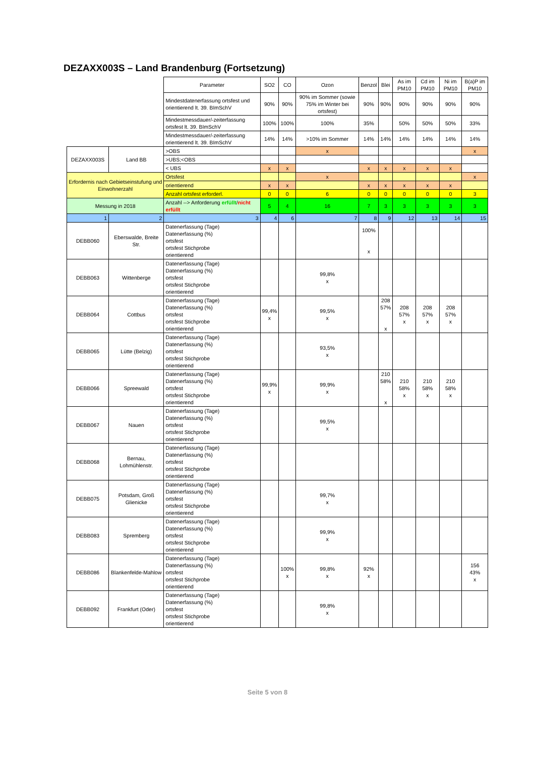DEZAXX003S – Land Brandenburg (Fortsetzung)
| | | Parameter | SO2 | CO | Ozon | Benzol | Blei | As im PM10 | Cd im PM10 | Ni im PM10 | B(a)P im PM10 |
| | | Mindestdatenerfassung ortsfest und orientierend lt. 39. BImSchV | 90% | 90% | 90% im Sommer (sowie 75% im Winter bei ortsfest) | 90% | 90% | 90% | 90% | 90% | 90% |
| | | Mindestmessdauer/-zeiterfassung ortsfest lt. 39. BImSchV | 100% | 100% | 100% | 35% | | 50% | 50% | 50% | 33% |
| | | Mindestmessdauer/-zeiterfassung orientierend lt. 39. BImSchV | 14% | 14% | >10% im Sommer | 14% | 14% | 14% | 14% | 14% | 14% |
| DEZAXX003S | Land BB | >OBS | | | x | | | | | | x |
| | | >UBS;<OBS | | | | | | | | | |
| | | < UBS | x | x | | x | x | x | x | x | |
| Erfordernis nach Gebietseinstufung und Einwohnerzahl | | Ortsfest | | | x | | | | | | x |
| | | orientierend | x | x | | x | x | x | x | x | |
| | | Anzahl ortsfest erforderl. | 0 | 0 | 6 | 0 | 0 | 0 | 0 | 0 | 3 |
| Messung in 2018 | | Anzahl --> Anforderung erfüllt / nicht erfüllt | 5 | 4 | 16 | 7 | 3 | 3 | 3 | 3 | 3 |
| 1 | 2 | 3 | 4 | 6 | 7 | 8 | 9 | 12 | 13 | 14 | 15 |
| DEBB060 | Eberswalde, Breite Str. | Datenerfassung (Tage) Datenerfassung (%) ortsfest ortsfest Stichprobe orientierend | | | | 100% x | | | | | |
| DEBB063 | Wittenberge | Datenerfassung (Tage) Datenerfassung (%) ortsfest ortsfest Stichprobe orientierend | | | 99,8% x | | | | | | |
| DEBB064 | Cottbus | Datenerfassung (Tage) Datenerfassung (%) ortsfest ortsfest Stichprobe orientierend | 99,4% x | | 99,5% x | | 208 57% x | 208 57% x | 208 57% x | 208 57% x | |
| DEBB065 | Lütte (Belzig) | Datenerfassung (Tage) Datenerfassung (%) ortsfest ortsfest Stichprobe orientierend | | | 93,5% x | | | | | | |
| DEBB066 | Spreewald | Datenerfassung (Tage) Datenerfassung (%) ortsfest ortsfest Stichprobe orientierend | 99,9% x | | 99,9% x | | 210 58% x | 210 58% x | 210 58% x | 210 58% x | |
| DEBB067 | Nauen | Datenerfassung (Tage) Datenerfassung (%) ortsfest ortsfest Stichprobe orientierend | | | 99,5% x | | | | | | |
| DEBB068 | Bernau, Lohmühlenstr. | Datenerfassung (Tage) Datenerfassung (%) ortsfest ortsfest Stichprobe orientierend | | | | | | | | | |
| DEBB075 | Potsdam, Groß Glienicke | Datenerfassung (Tage) Datenerfassung (%) ortsfest ortsfest Stichprobe orientierend | | | 99,7% x | | | | | | |
| DEBB083 | Spremberg | Datenerfassung (Tage) Datenerfassung (%) ortsfest ortsfest Stichprobe orientierend | | | 99,9% x | | | | | | |
| DEBB086 | Blankenfelde-Mahlow | Datenerfassung (Tage) Datenerfassung (%) ortsfest ortsfest Stichprobe orientierend | | 100% x | 99,8% x | 92% x | | | | | 156 43% x |
| DEBB092 | Frankfurt (Oder) | Datenerfassung (Tage) Datenerfassung (%) ortsfest ortsfest Stichprobe orientierend | | | 99,8% x | | | | | | |
Seite 5 von 8